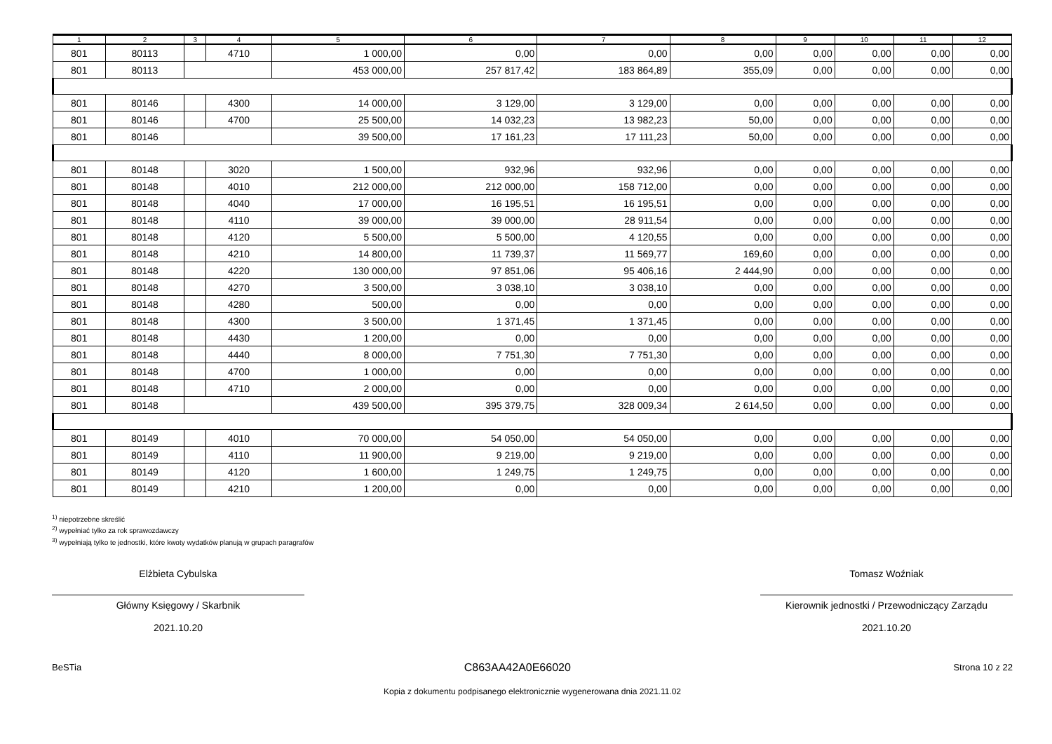| 1 | 2 | 3 | 4 | 5 | 6 | 7 | 8 | 9 | 10 | 11 | 12 |
| --- | --- | --- | --- | --- | --- | --- | --- | --- | --- | --- | --- |
| 801 | 80113 | | 4710 | 1 000,00 | 0,00 | 0,00 | 0,00 | 0,00 | 0,00 | 0,00 | 0,00 |
| 801 | 80113 | | | 453 000,00 | 257 817,42 | 183 864,89 | 355,09 | 0,00 | 0,00 | 0,00 | 0,00 |
| 801 | 80146 | | 4300 | 14 000,00 | 3 129,00 | 3 129,00 | 0,00 | 0,00 | 0,00 | 0,00 | 0,00 |
| 801 | 80146 | | 4700 | 25 500,00 | 14 032,23 | 13 982,23 | 50,00 | 0,00 | 0,00 | 0,00 | 0,00 |
| 801 | 80146 | | | 39 500,00 | 17 161,23 | 17 111,23 | 50,00 | 0,00 | 0,00 | 0,00 | 0,00 |
| 801 | 80148 | | 3020 | 1 500,00 | 932,96 | 932,96 | 0,00 | 0,00 | 0,00 | 0,00 | 0,00 |
| 801 | 80148 | | 4010 | 212 000,00 | 212 000,00 | 158 712,00 | 0,00 | 0,00 | 0,00 | 0,00 | 0,00 |
| 801 | 80148 | | 4040 | 17 000,00 | 16 195,51 | 16 195,51 | 0,00 | 0,00 | 0,00 | 0,00 | 0,00 |
| 801 | 80148 | | 4110 | 39 000,00 | 39 000,00 | 28 911,54 | 0,00 | 0,00 | 0,00 | 0,00 | 0,00 |
| 801 | 80148 | | 4120 | 5 500,00 | 5 500,00 | 4 120,55 | 0,00 | 0,00 | 0,00 | 0,00 | 0,00 |
| 801 | 80148 | | 4210 | 14 800,00 | 11 739,37 | 11 569,77 | 169,60 | 0,00 | 0,00 | 0,00 | 0,00 |
| 801 | 80148 | | 4220 | 130 000,00 | 97 851,06 | 95 406,16 | 2 444,90 | 0,00 | 0,00 | 0,00 | 0,00 |
| 801 | 80148 | | 4270 | 3 500,00 | 3 038,10 | 3 038,10 | 0,00 | 0,00 | 0,00 | 0,00 | 0,00 |
| 801 | 80148 | | 4280 | 500,00 | 0,00 | 0,00 | 0,00 | 0,00 | 0,00 | 0,00 | 0,00 |
| 801 | 80148 | | 4300 | 3 500,00 | 1 371,45 | 1 371,45 | 0,00 | 0,00 | 0,00 | 0,00 | 0,00 |
| 801 | 80148 | | 4430 | 1 200,00 | 0,00 | 0,00 | 0,00 | 0,00 | 0,00 | 0,00 | 0,00 |
| 801 | 80148 | | 4440 | 8 000,00 | 7 751,30 | 7 751,30 | 0,00 | 0,00 | 0,00 | 0,00 | 0,00 |
| 801 | 80148 | | 4700 | 1 000,00 | 0,00 | 0,00 | 0,00 | 0,00 | 0,00 | 0,00 | 0,00 |
| 801 | 80148 | | 4710 | 2 000,00 | 0,00 | 0,00 | 0,00 | 0,00 | 0,00 | 0,00 | 0,00 |
| 801 | 80148 | | | 439 500,00 | 395 379,75 | 328 009,34 | 2 614,50 | 0,00 | 0,00 | 0,00 | 0,00 |
| 801 | 80149 | | 4010 | 70 000,00 | 54 050,00 | 54 050,00 | 0,00 | 0,00 | 0,00 | 0,00 | 0,00 |
| 801 | 80149 | | 4110 | 11 900,00 | 9 219,00 | 9 219,00 | 0,00 | 0,00 | 0,00 | 0,00 | 0,00 |
| 801 | 80149 | | 4120 | 1 600,00 | 1 249,75 | 1 249,75 | 0,00 | 0,00 | 0,00 | 0,00 | 0,00 |
| 801 | 80149 | | 4210 | 1 200,00 | 0,00 | 0,00 | 0,00 | 0,00 | 0,00 | 0,00 | 0,00 |
<sup>1)</sup> niepotrzebne skreślić
<sup>2)</sup> wypełniać tylko za rok sprawozdawczy
<sup>3)</sup> wypełniają tylko te jednostki, które kwoty wydatków planują w grupach paragrafów
Elżbieta Cybulska
Główny Księgowy / Skarbnik
2021.10.20
Tomasz Woźniak
Kierownik jednostki / Przewodniczący Zarządu
2021.10.20
BeSTia C863AA42A0E66020 Strona 10 z 22
Kopia z dokumentu podpisanego elektronicznie wygenerowana dnia 2021.11.02